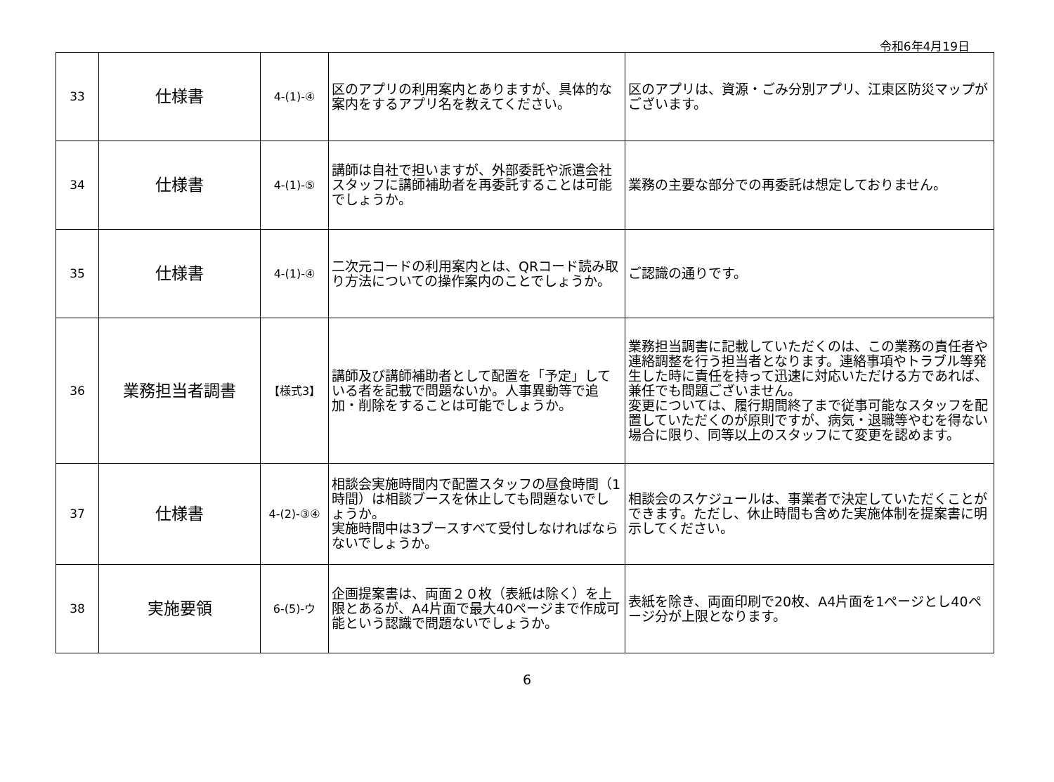令和6年4月19日
| 33 | 仕様書 | 4-(1)-④ | 区のアプリの利用案内とありますが、具体的な案内をするアプリ名を教えてください。 | 区のアプリは、資源・ごみ分別アプリ、江東区防災マップがございます。 |
| 34 | 仕様書 | 4-(1)-⑤ | 講師は自社で担いますが、外部委託や派遣会社スタッフに講師補助者を再委託することは可能でしょうか。 | 業務の主要な部分での再委託は想定しておりません。 |
| 35 | 仕様書 | 4-(1)-④ | 二次元コードの利用案内とは、QRコード読み取り方法についての操作案内のことでしょうか。 | ご認識の通りです。 |
| 36 | 業務担当者調書 | 【様式3】 | 講師及び講師補助者として配置を「予定」している者を記載で問題ないか。人事異動等で追加・削除をすることは可能でしょうか。 | 業務担当調書に記載していただくのは、この業務の責任者や連絡調整を行う担当者となります。連絡事項やトラブル等発生した時に責任を持って迅速に対応いただける方であれば、兼任でも問題ございません。 変更については、履行期間終了まで従事可能なスタッフを配置していただくのが原則ですが、病気・退職等やむを得ない場合に限り、同等以上のスタッフにて変更を認めます。 |
| 37 | 仕様書 | 4-(2)-③④ | 相談会実施時間内で配置スタッフの昼食時間（1時間）は相談ブースを休止しても問題ないでしょうか。 実施時間中は3ブースすべて受付しなければならないでしょうか。 | 相談会のスケジュールは、事業者で決定していただくことができます。ただし、休止時間も含めた実施体制を提案書に明示してください。 |
| 38 | 実施要領 | 6-(5)-ウ | 企画提案書は、両面２０枚（表紙は除く）を上限とあるが、A4片面で最大40ページまで作成可能という認識で問題ないでしょうか。 | 表紙を除き、両面印刷で20枚、A4片面を1ページとし40ページ分が上限となります。 |
6